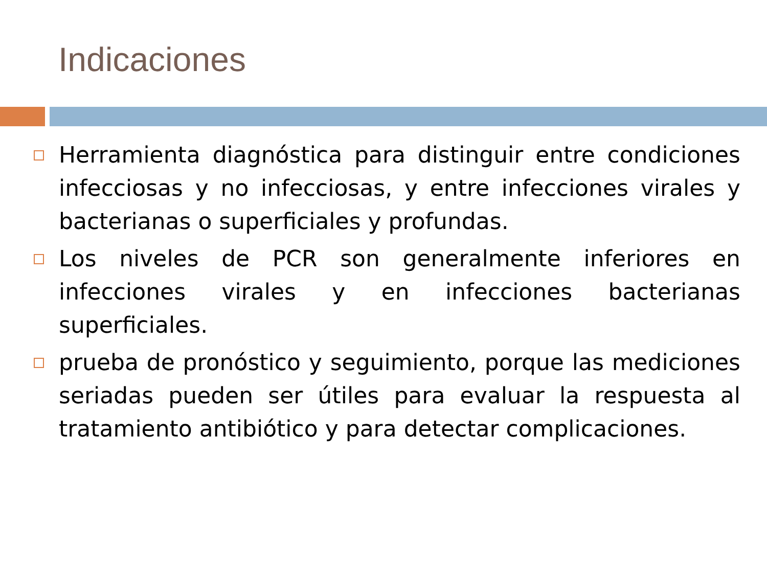Indicaciones
Herramienta diagnóstica para distinguir entre condiciones infecciosas y no infecciosas, y entre infecciones virales y bacterianas o superficiales y profundas.
Los niveles de PCR son generalmente inferiores en infecciones virales y en infecciones bacterianas superficiales.
prueba de pronóstico y seguimiento, porque las mediciones seriadas pueden ser útiles para evaluar la respuesta al tratamiento antibiótico y para detectar complicaciones.